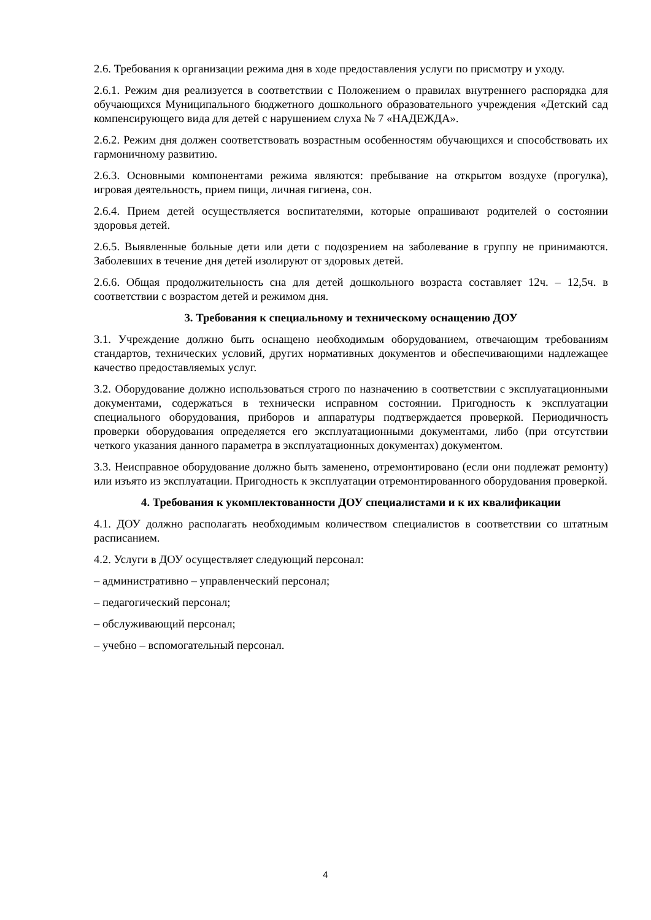2.6. Требования к организации режима дня в ходе предоставления услуги по присмотру и уходу.
2.6.1. Режим дня реализуется в соответствии с Положением о правилах внутреннего распорядка для обучающихся Муниципального бюджетного дошкольного образовательного учреждения «Детский сад компенсирующего вида для детей с нарушением слуха № 7 «НАДЕЖДА».
2.6.2. Режим дня должен соответствовать возрастным особенностям обучающихся и способствовать их гармоничному развитию.
2.6.3. Основными компонентами режима являются: пребывание на открытом воздухе (прогулка), игровая деятельность, прием пищи, личная гигиена, сон.
2.6.4. Прием детей осуществляется воспитателями, которые опрашивают родителей о состоянии здоровья детей.
2.6.5. Выявленные больные дети или дети с подозрением на заболевание в группу не принимаются. Заболевших в течение дня детей изолируют от здоровых детей.
2.6.6. Общая продолжительность сна для детей дошкольного возраста составляет 12ч. – 12,5ч. в соответствии с возрастом детей и режимом дня.
3. Требования к специальному и техническому оснащению ДОУ
3.1. Учреждение должно быть оснащено необходимым оборудованием, отвечающим требованиям стандартов, технических условий, других нормативных документов и обеспечивающими надлежащее качество предоставляемых услуг.
3.2. Оборудование должно использоваться строго по назначению в соответствии с эксплуатационными документами, содержаться в технически исправном состоянии. Пригодность к эксплуатации специального оборудования, приборов и аппаратуры подтверждается проверкой. Периодичность проверки оборудования определяется его эксплуатационными документами, либо (при отсутствии четкого указания данного параметра в эксплуатационных документах) документом.
3.3. Неисправное оборудование должно быть заменено, отремонтировано (если они подлежат ремонту) или изъято из эксплуатации. Пригодность к эксплуатации отремонтированного оборудования проверкой.
4. Требования к укомплектованности ДОУ специалистами и к их квалификации
4.1. ДОУ должно располагать необходимым количеством специалистов в соответствии со штатным расписанием.
4.2. Услуги в ДОУ осуществляет следующий персонал:
– административно – управленческий персонал;
– педагогический персонал;
– обслуживающий персонал;
– учебно – вспомогательный персонал.
4